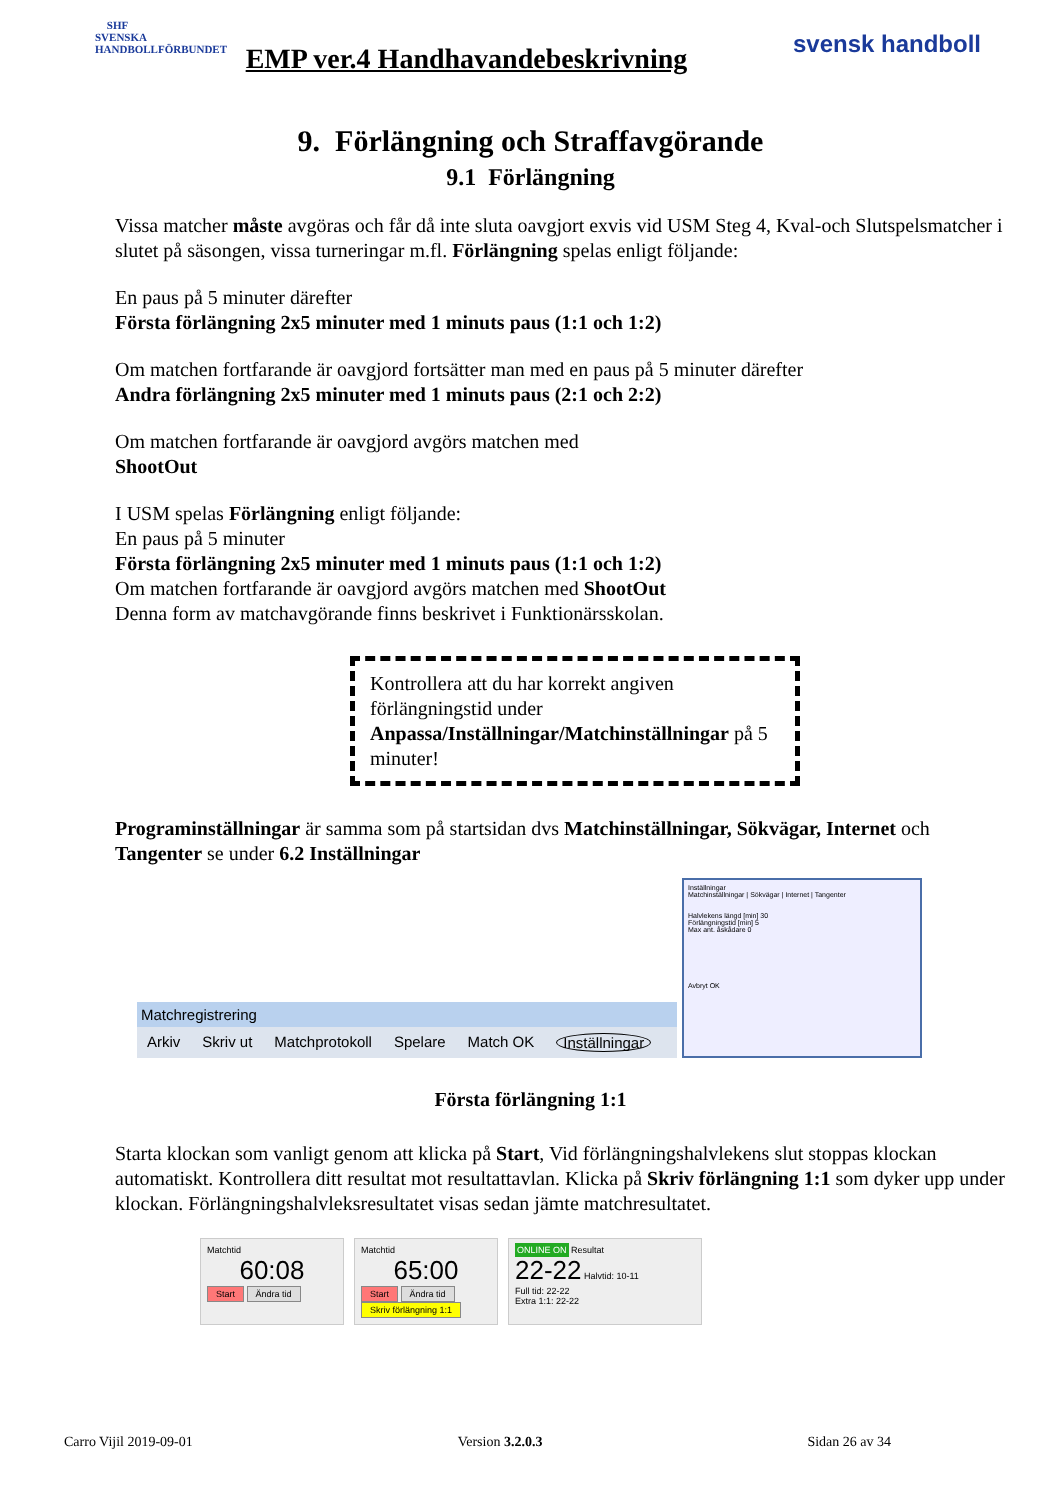SHF
SVENSKA HANDBOLLFÖRBUNDET
EMP ver.4 Handhavandebeskrivning
svensk handboll
9. Förlängning och Straffavgörande
9.1 Förlängning
Vissa matcher måste avgöras och får då inte sluta oavgjort exvis vid USM Steg 4, Kval-och Slutspelsmatcher i slutet på säsongen, vissa turneringar m.fl. Förlängning spelas enligt följande:
En paus på 5 minuter därefter
Första förlängning 2x5 minuter med 1 minuts paus (1:1 och 1:2)
Om matchen fortfarande är oavgjord fortsätter man med en paus på 5 minuter därefter
Andra förlängning 2x5 minuter med 1 minuts paus (2:1 och 2:2)
Om matchen fortfarande är oavgjord avgörs matchen med
ShootOut
I USM spelas Förlängning enligt följande:
En paus på 5 minuter
Första förlängning 2x5 minuter med 1 minuts paus (1:1 och 1:2)
Om matchen fortfarande är oavgjord avgörs matchen med ShootOut
Denna form av matchavgörande finns beskrivet i Funktionärsskolan.
Kontrollera att du har korrekt angiven förlängningstid under Anpassa/Inställningar/Matchinställningar på 5 minuter!
Programinställningar är samma som på startsidan dvs Matchinställningar, Sökvägar, Internet och Tangenter se under 6.2 Inställningar
Matchregistrering
Arkiv Skriv ut Matchprotokoll Spelare Match OK Inställningar
Inställningar
Matchinställningar | Sökvägar | Internet | Tangenter
Halvlekens längd [min] 30
Förlängningstid [min] 5
Max ant. åskådare 0
Avbryt OK
Första förlängning 1:1
Starta klockan som vanligt genom att klicka på Start, Vid förlängningshalvlekens slut stoppas klockan automatiskt. Kontrollera ditt resultat mot resultattavlan. Klicka på Skriv förlängning 1:1 som dyker upp under klockan. Förlängningshalvleksresultatet visas sedan jämte matchresultatet.
Matchtid
60:08
Start Ändra tid
Matchtid
65:00
Start Ändra tid
Skriv förlängning 1:1
ONLINE ON Resultat
22-22 Halvtid: 10-11
Full tid: 22-22
Extra 1:1: 22-22
Carro Vijil 2019-09-01 Version 3.2.0.3 Sidan 26 av 34